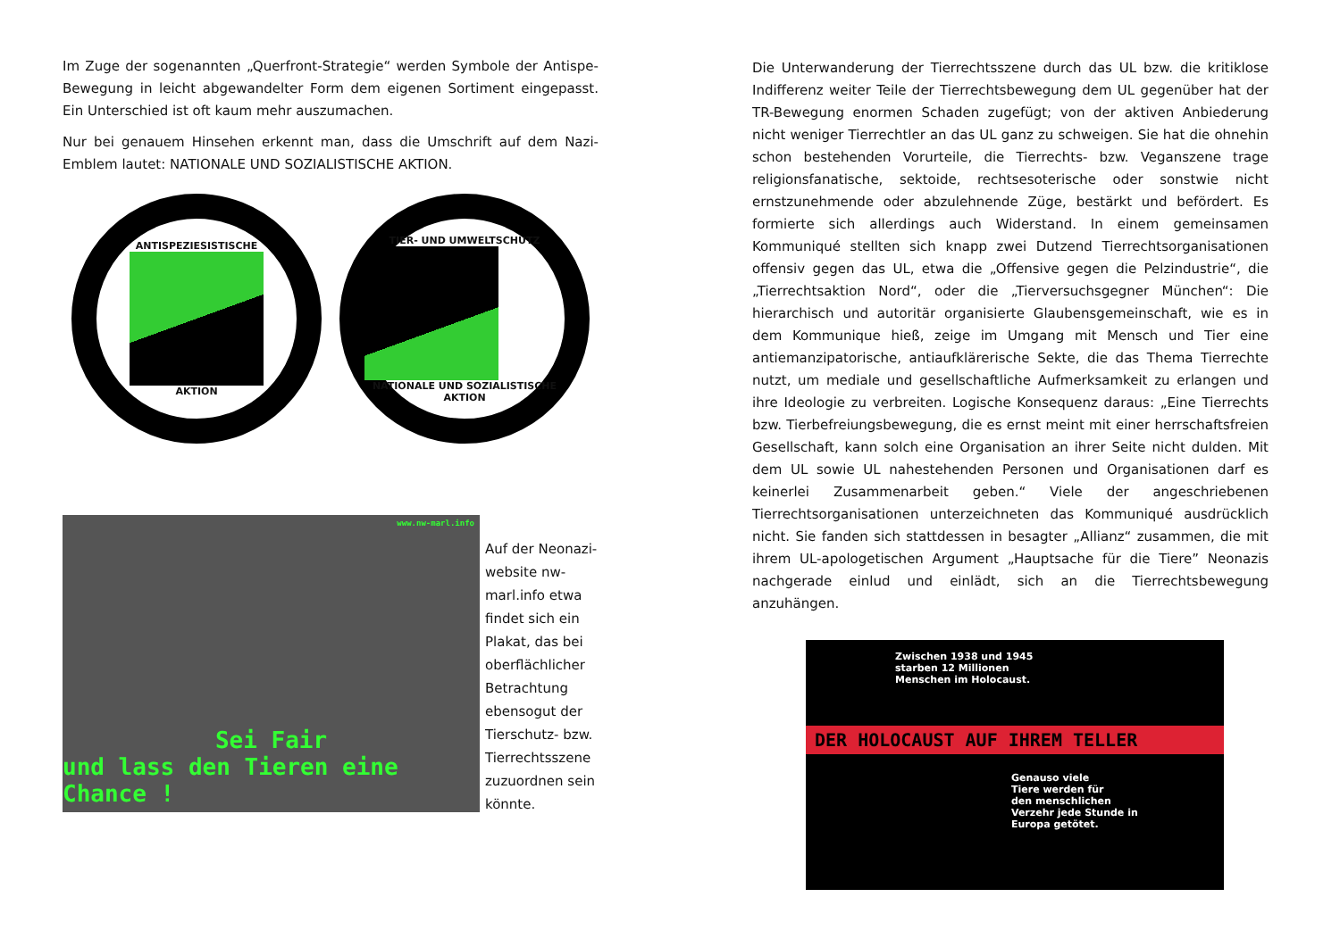Im Zuge der sogenannten „Querfront-Strategie“ werden Symbole der Antispe-Bewegung in leicht abgewandelter Form dem eigenen Sortiment eingepasst. Ein Unterschied ist oft kaum mehr auszumachen.
Nur bei genauem Hinsehen erkennt man, dass die Umschrift auf dem Nazi-Emblem lautet: NATIONALE UND SOZIALISTISCHE AKTION.
ANTISPEZIESISTISCHE
AKTION
TIER- UND UMWELTSCHUTZ
NATIONALE UND SOZIALISTISCHE AKTION
www.nw-marl.info
Sei Fair
und lass den Tieren eine Chance !
Auf der Neonazi-website nw-marl.info etwa findet sich ein Plakat, das bei oberflächlicher Betrachtung ebensogut der Tierschutz- bzw. Tierrechtsszene zuzuordnen sein könnte.
Die Unterwanderung der Tierrechtsszene durch das UL bzw. die kritiklose Indifferenz weiter Teile der Tierrechtsbewegung dem UL gegenüber hat der TR-Bewegung enormen Schaden zugefügt; von der aktiven Anbiederung nicht weniger Tierrechtler an das UL ganz zu schweigen. Sie hat die ohnehin schon bestehenden Vorurteile, die Tierrechts- bzw. Veganszene trage religionsfanatische, sektoide, rechtsesoterische oder sonstwie nicht ernstzunehmende oder abzulehnende Züge, bestärkt und befördert. Es formierte sich allerdings auch Widerstand. In einem gemeinsamen Kommuniqué stellten sich knapp zwei Dutzend Tierrechtsorganisationen offensiv gegen das UL, etwa die „Offensive gegen die Pelzindustrie“, die „Tierrechtsaktion Nord“, oder die „Tierversuchsgegner München“: Die hierarchisch und autoritär organisierte Glaubensgemeinschaft, wie es in dem Kommunique hieß, zeige im Umgang mit Mensch und Tier eine antiemanzipatorische, antiaufklärerische Sekte, die das Thema Tierrechte nutzt, um mediale und gesellschaftliche Aufmerksamkeit zu erlangen und ihre Ideologie zu verbreiten. Logische Konsequenz daraus: „Eine Tierrechts bzw. Tierbefreiungsbewegung, die es ernst meint mit einer herrschaftsfreien Gesellschaft, kann solch eine Organisation an ihrer Seite nicht dulden. Mit dem UL sowie UL nahestehenden Personen und Organisationen darf es keinerlei Zusammenarbeit geben.“ Viele der angeschriebenen Tierrechtsorganisationen unterzeichneten das Kommuniqué ausdrücklich nicht. Sie fanden sich stattdessen in besagter „Allianz“ zusammen, die mit ihrem UL-apologetischen Argument „Hauptsache für die Tiere” Neonazis nachgerade einlud und einlädt, sich an die Tierrechtsbewegung anzuhängen.
Zwischen 1938 und 1945
starben 12 Millionen
Menschen im Holocaust.
DER HOLOCAUST AUF IHREM TELLER
Genauso viele
Tiere werden für
den menschlichen
Verzehr jede Stunde in
Europa getötet.